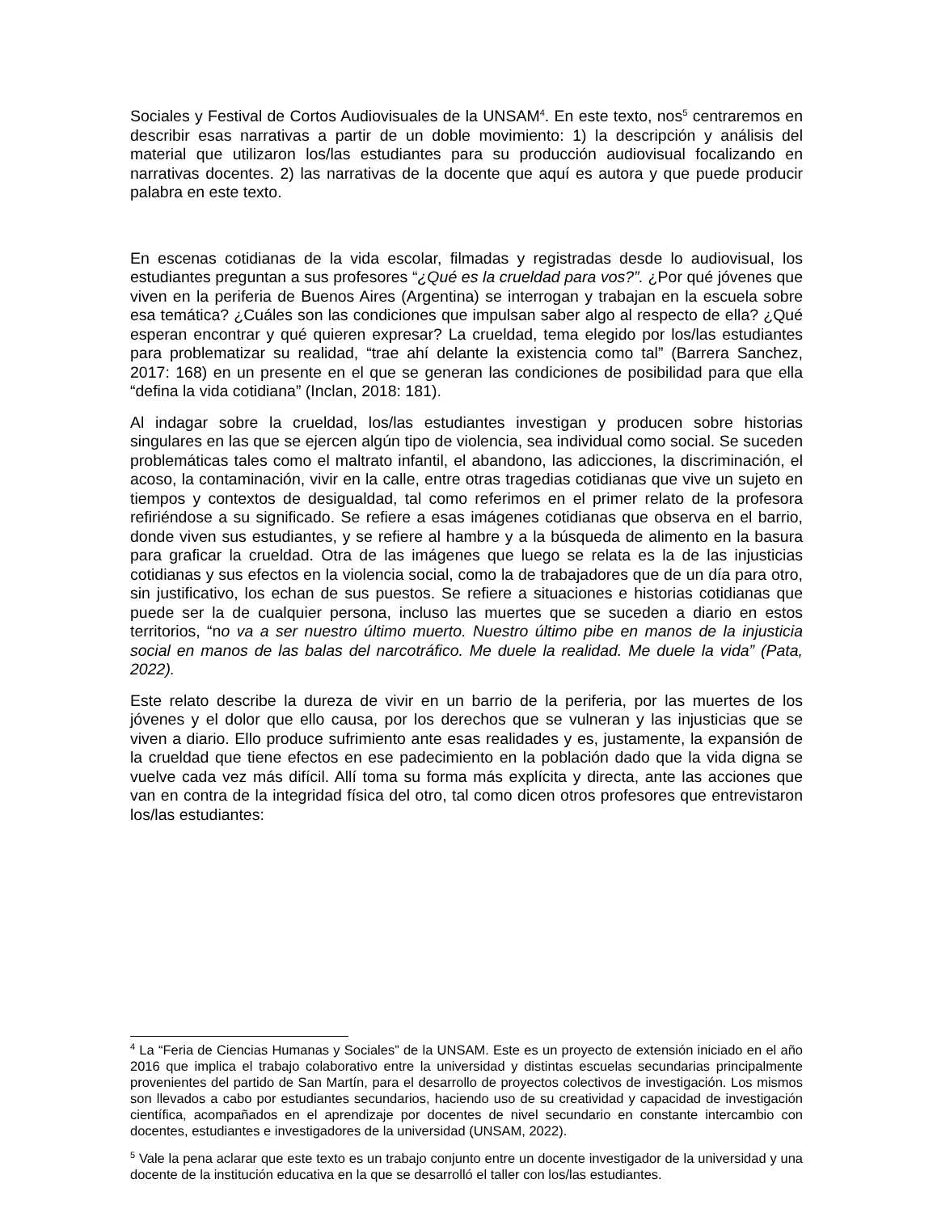Sociales y Festival de Cortos Audiovisuales de la UNSAM<sup>4</sup>. En este texto, nos<sup>5</sup> centraremos en describir esas narrativas a partir de un doble movimiento: 1) la descripción y análisis del material que utilizaron los/las estudiantes para su producción audiovisual focalizando en narrativas docentes. 2) las narrativas de la docente que aquí es autora y que puede producir palabra en este texto.
En escenas cotidianas de la vida escolar, filmadas y registradas desde lo audiovisual, los estudiantes preguntan a sus profesores “¿Qué es la crueldad para vos?”. ¿Por qué jóvenes que viven en la periferia de Buenos Aires (Argentina) se interrogan y trabajan en la escuela sobre esa temática? ¿Cuáles son las condiciones que impulsan saber algo al respecto de ella? ¿Qué esperan encontrar y qué quieren expresar? La crueldad, tema elegido por los/las estudiantes para problematizar su realidad, “trae ahí delante la existencia como tal” (Barrera Sanchez, 2017: 168) en un presente en el que se generan las condiciones de posibilidad para que ella “defina la vida cotidiana” (Inclan, 2018: 181).
Al indagar sobre la crueldad, los/las estudiantes investigan y producen sobre historias singulares en las que se ejercen algún tipo de violencia, sea individual como social. Se suceden problemáticas tales como el maltrato infantil, el abandono, las adicciones, la discriminación, el acoso, la contaminación, vivir en la calle, entre otras tragedias cotidianas que vive un sujeto en tiempos y contextos de desigualdad, tal como referimos en el primer relato de la profesora refiriéndose a su significado. Se refiere a esas imágenes cotidianas que observa en el barrio, donde viven sus estudiantes, y se refiere al hambre y a la búsqueda de alimento en la basura para graficar la crueldad. Otra de las imágenes que luego se relata es la de las injusticias cotidianas y sus efectos en la violencia social, como la de trabajadores que de un día para otro, sin justificativo, los echan de sus puestos. Se refiere a situaciones e historias cotidianas que puede ser la de cualquier persona, incluso las muertes que se suceden a diario en estos territorios, “no va a ser nuestro último muerto. Nuestro último pibe en manos de la injusticia social en manos de las balas del narcotráfico. Me duele la realidad. Me duele la vida” (Pata, 2022).
Este relato describe la dureza de vivir en un barrio de la periferia, por las muertes de los jóvenes y el dolor que ello causa, por los derechos que se vulneran y las injusticias que se viven a diario. Ello produce sufrimiento ante esas realidades y es, justamente, la expansión de la crueldad que tiene efectos en ese padecimiento en la población dado que la vida digna se vuelve cada vez más difícil. Allí toma su forma más explícita y directa, ante las acciones que van en contra de la integridad física del otro, tal como dicen otros profesores que entrevistaron los/las estudiantes:
<sup>4</sup> La “Feria de Ciencias Humanas y Sociales” de la UNSAM. Este es un proyecto de extensión iniciado en el año 2016 que implica el trabajo colaborativo entre la universidad y distintas escuelas secundarias principalmente provenientes del partido de San Martín, para el desarrollo de proyectos colectivos de investigación. Los mismos son llevados a cabo por estudiantes secundarios, haciendo uso de su creatividad y capacidad de investigación científica, acompañados en el aprendizaje por docentes de nivel secundario en constante intercambio con docentes, estudiantes e investigadores de la universidad (UNSAM, 2022).
<sup>5</sup> Vale la pena aclarar que este texto es un trabajo conjunto entre un docente investigador de la universidad y una docente de la institución educativa en la que se desarrolló el taller con los/las estudiantes.